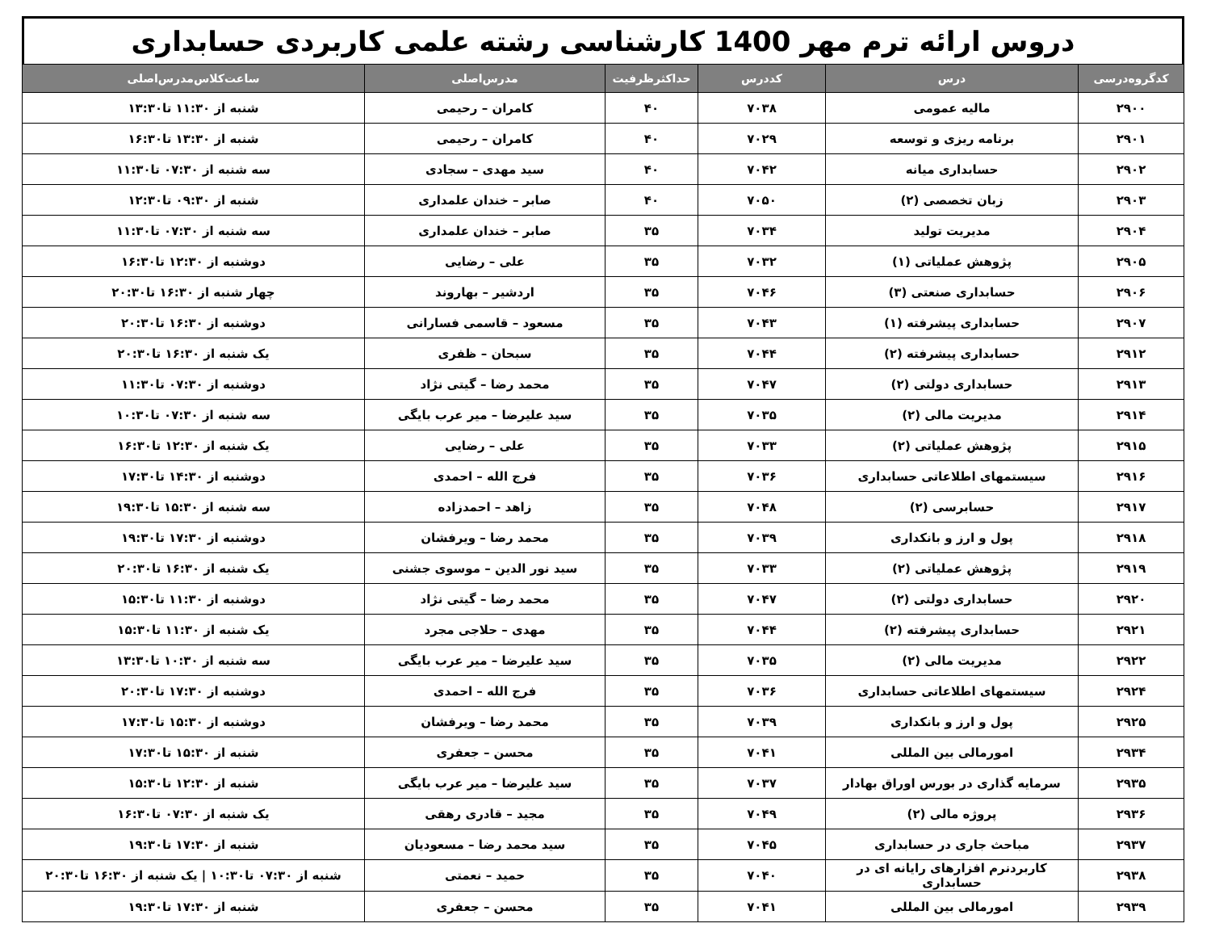دروس ارائه ترم مهر 1400 کارشناسی رشته علمی کاربردی حسابداری
| کدگروه‌درسی | درس | کددرس | حداکثرظرفیت | مدرس‌اصلی | ساعت‌کلاس‌مدرس‌اصلی |
| --- | --- | --- | --- | --- | --- |
| ۲۹۰۰ | مالیه عمومی | ۷۰۳۸ | ۴۰ | کامران – رحیمی | شنبه از ۱۱:۳۰ تا۱۳:۳۰ |
| ۲۹۰۱ | برنامه ریزی و توسعه | ۷۰۲۹ | ۴۰ | کامران – رحیمی | شنبه از ۱۳:۳۰ تا۱۶:۳۰ |
| ۲۹۰۲ | حسابداری میانه | ۷۰۴۲ | ۴۰ | سید مهدی – سجادی | سه شنبه از ۰۷:۳۰ تا۱۱:۳۰ |
| ۲۹۰۳ | زبان تخصصی (۲) | ۷۰۵۰ | ۴۰ | صابر – خندان علمداری | شنبه از ۰۹:۳۰ تا۱۲:۳۰ |
| ۲۹۰۴ | مدیریت تولید | ۷۰۳۴ | ۳۵ | صابر – خندان علمداری | سه شنبه از ۰۷:۳۰ تا۱۱:۳۰ |
| ۲۹۰۵ | پژوهش عملیاتی (۱) | ۷۰۳۲ | ۳۵ | علی – رضایی | دوشنبه از ۱۲:۳۰ تا۱۶:۳۰ |
| ۲۹۰۶ | حسابداری صنعتی (۳) | ۷۰۴۶ | ۳۵ | اردشیر – بهاروند | چهار شنبه از ۱۶:۳۰ تا۲۰:۳۰ |
| ۲۹۰۷ | حسابداری پیشرفته (۱) | ۷۰۴۳ | ۳۵ | مسعود – قاسمی فسارانی | دوشنبه از ۱۶:۳۰ تا۲۰:۳۰ |
| ۲۹۱۲ | حسابداری پیشرفته (۲) | ۷۰۴۴ | ۳۵ | سبحان – ظفری | یک شنبه از ۱۶:۳۰ تا۲۰:۳۰ |
| ۲۹۱۳ | حسابداری دولتی (۲) | ۷۰۴۷ | ۳۵ | محمد رضا – گیتی نژاد | دوشنبه از ۰۷:۳۰ تا۱۱:۳۰ |
| ۲۹۱۴ | مدیریت مالی (۲) | ۷۰۳۵ | ۳۵ | سید علیرضا – میر عرب بایگی | سه شنبه از ۰۷:۳۰ تا۱۰:۳۰ |
| ۲۹۱۵ | پژوهش عملیاتی (۲) | ۷۰۳۳ | ۳۵ | علی – رضایی | یک شنبه از ۱۲:۳۰ تا۱۶:۳۰ |
| ۲۹۱۶ | سیستمهای اطلاعاتی حسابداری | ۷۰۳۶ | ۳۵ | فرج الله – احمدی | دوشنبه از ۱۴:۳۰ تا۱۷:۳۰ |
| ۲۹۱۷ | حسابرسی (۲) | ۷۰۴۸ | ۳۵ | زاهد – احمدزاده | سه شنبه از ۱۵:۳۰ تا۱۹:۳۰ |
| ۲۹۱۸ | پول و ارز و بانکداری | ۷۰۳۹ | ۳۵ | محمد رضا – ویرفشان | دوشنبه از ۱۷:۳۰ تا۱۹:۳۰ |
| ۲۹۱۹ | پژوهش عملیاتی (۲) | ۷۰۳۳ | ۳۵ | سید نور الدین – موسوی جشنی | یک شنبه از ۱۶:۳۰ تا۲۰:۳۰ |
| ۲۹۲۰ | حسابداری دولتی (۲) | ۷۰۴۷ | ۳۵ | محمد رضا – گیتی نژاد | دوشنبه از ۱۱:۳۰ تا۱۵:۳۰ |
| ۲۹۲۱ | حسابداری پیشرفته (۲) | ۷۰۴۴ | ۳۵ | مهدی – حلاجی مجرد | یک شنبه از ۱۱:۳۰ تا۱۵:۳۰ |
| ۲۹۲۲ | مدیریت مالی (۲) | ۷۰۳۵ | ۳۵ | سید علیرضا – میر عرب بایگی | سه شنبه از ۱۰:۳۰ تا۱۳:۳۰ |
| ۲۹۲۴ | سیستمهای اطلاعاتی حسابداری | ۷۰۳۶ | ۳۵ | فرج الله – احمدی | دوشنبه از ۱۷:۳۰ تا۲۰:۳۰ |
| ۲۹۲۵ | پول و ارز و بانکداری | ۷۰۳۹ | ۳۵ | محمد رضا – ویرفشان | دوشنبه از ۱۵:۳۰ تا۱۷:۳۰ |
| ۲۹۳۴ | امورمالی بین المللی | ۷۰۴۱ | ۳۵ | محسن – جعفری | شنبه از ۱۵:۳۰ تا۱۷:۳۰ |
| ۲۹۳۵ | سرمایه گذاری در بورس اوراق بهادار | ۷۰۳۷ | ۳۵ | سید علیرضا – میر عرب بایگی | شنبه از ۱۲:۳۰ تا۱۵:۳۰ |
| ۲۹۳۶ | پروژه مالی (۲) | ۷۰۴۹ | ۳۵ | مجید – قادری رهقی | یک شنبه از ۰۷:۳۰ تا۱۶:۳۰ |
| ۲۹۳۷ | مباحث جاری در حسابداری | ۷۰۴۵ | ۳۵ | سید محمد رضا – مسعودیان | شنبه از ۱۷:۳۰ تا۱۹:۳۰ |
| ۲۹۳۸ | کاربردنرم افزارهای رایانه ای در حسابداری | ۷۰۴۰ | ۳۵ | حمید – نعمتی | شنبه از ۰۷:۳۰ تا۱۰:۳۰ / یک شنبه از ۱۶:۳۰ تا۲۰:۳۰ |
| ۲۹۳۹ | امورمالی بین المللی | ۷۰۴۱ | ۳۵ | محسن – جعفری | شنبه از ۱۷:۳۰ تا۱۹:۳۰ |